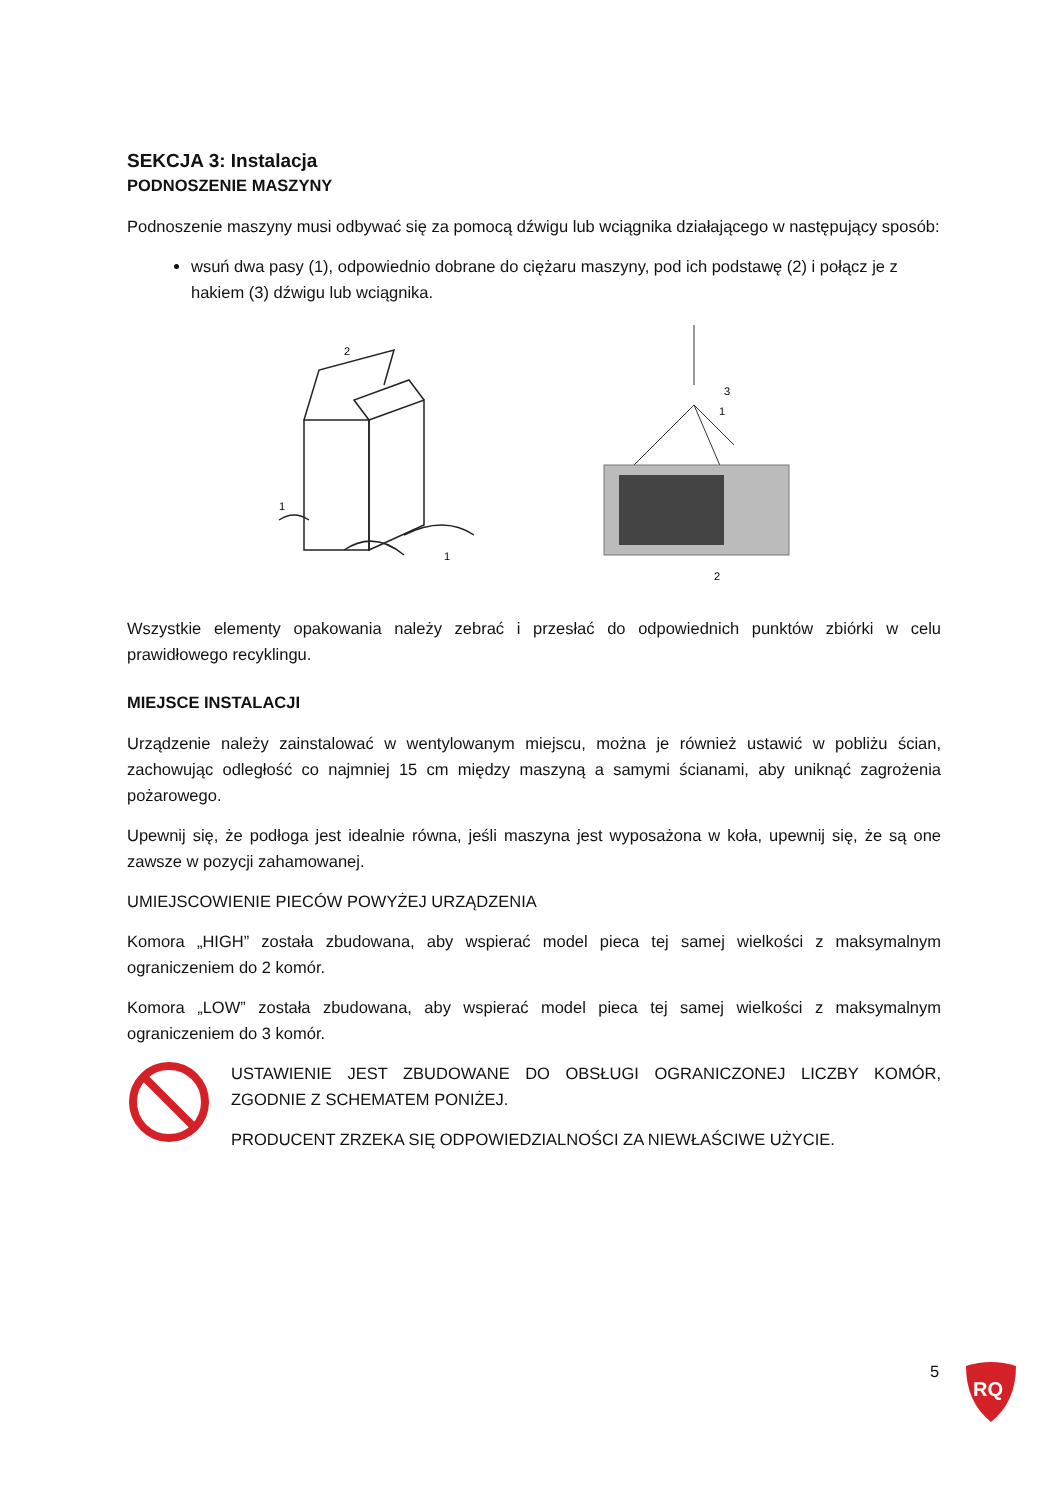SEKCJA 3: Instalacja
PODNOSZENIE MASZYNY
Podnoszenie maszyny musi odbywać się za pomocą dźwigu lub wciągnika działającego w następujący sposób:
wsuń dwa pasy (1), odpowiednio dobrane do ciężaru maszyny, pod ich podstawę (2) i połącz je z hakiem (3) dźwigu lub wciągnika.
2
1
1
3
1
2
Wszystkie elementy opakowania należy zebrać i przesłać do odpowiednich punktów zbiórki w celu prawidłowego recyklingu.
MIEJSCE INSTALACJI
Urządzenie należy zainstalować w wentylowanym miejscu, można je również ustawić w pobliżu ścian, zachowując odległość co najmniej 15 cm między maszyną a samymi ścianami, aby uniknąć zagrożenia pożarowego.
Upewnij się, że podłoga jest idealnie równa, jeśli maszyna jest wyposażona w koła, upewnij się, że są one zawsze w pozycji zahamowanej.
UMIEJSCOWIENIE PIECÓW POWYŻEJ URZĄDZENIA
Komora „HIGH” została zbudowana, aby wspierać model pieca tej samej wielkości z maksymalnym ograniczeniem do 2 komór.
Komora „LOW” została zbudowana, aby wspierać model pieca tej samej wielkości z maksymalnym ograniczeniem do 3 komór.
USTAWIENIE JEST ZBUDOWANE DO OBSŁUGI OGRANICZONEJ LICZBY KOMÓR, ZGODNIE Z SCHEMATEM PONIŻEJ.
PRODUCENT ZRZEKA SIĘ ODPOWIEDZIALNOŚCI ZA NIEWŁAŚCIWE UŻYCIE.
5
RQ